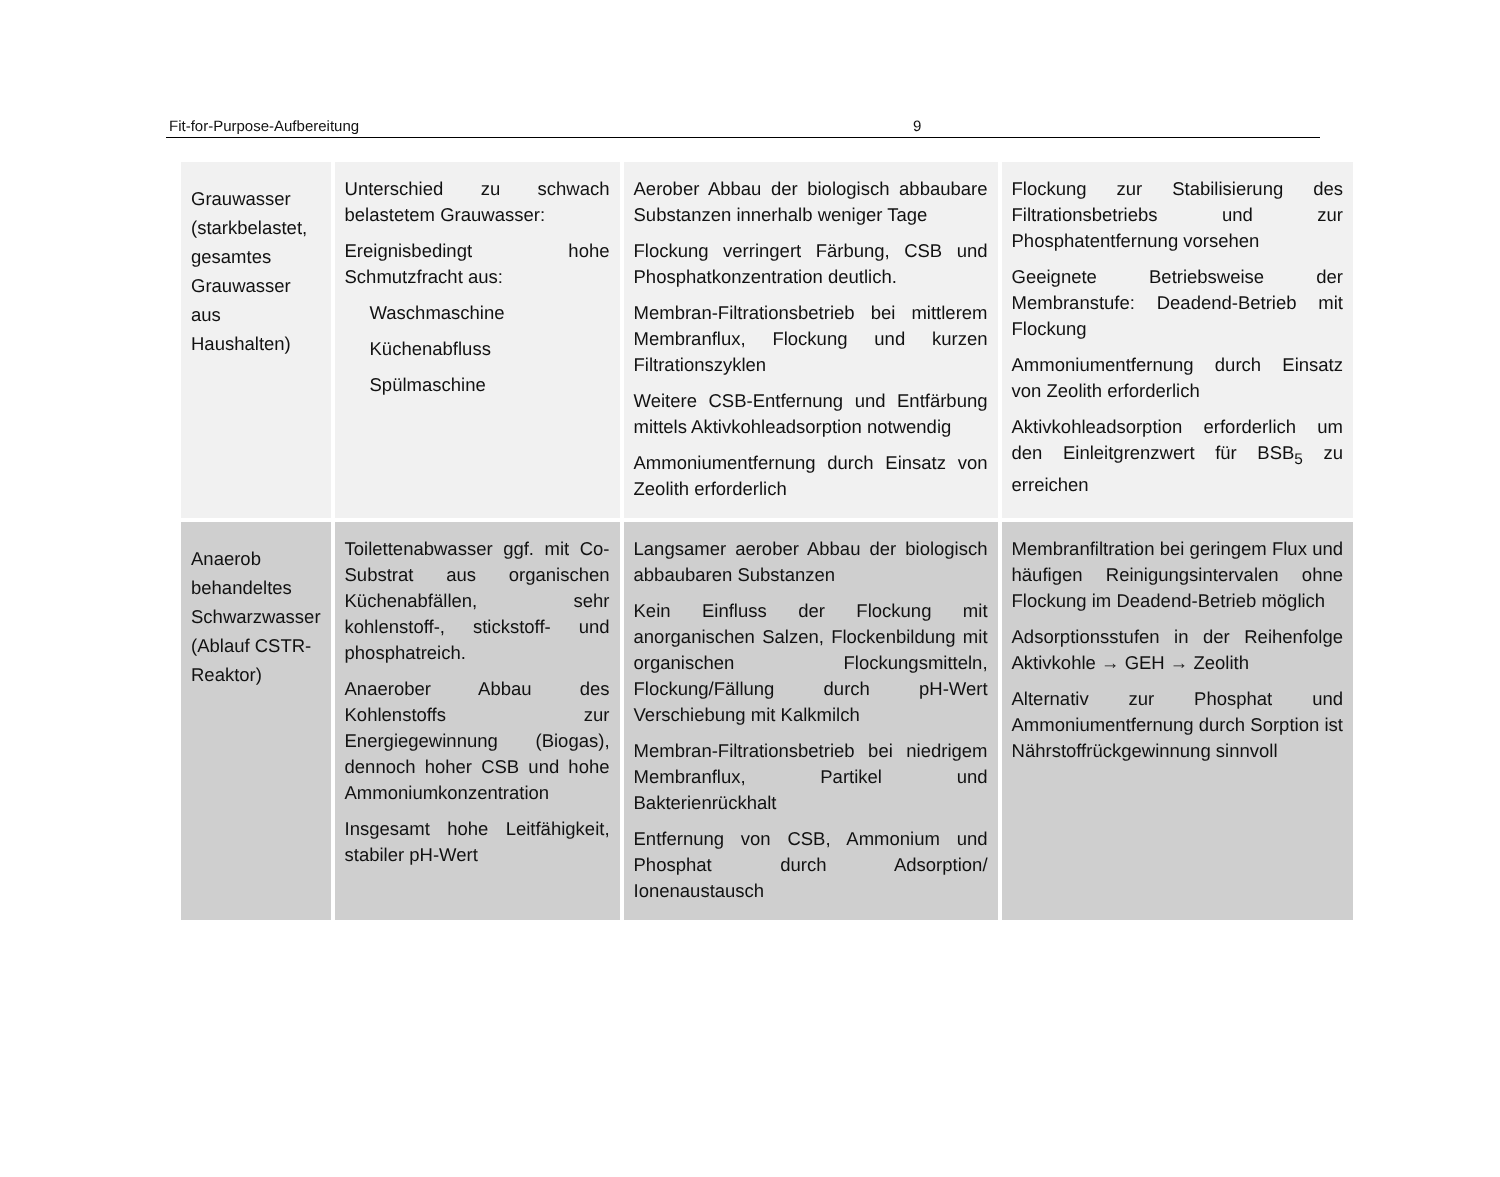Fit-for-Purpose-Aufbereitung 9
| Grauwasser (starkbelastet, gesamtes Grauwasser aus Haushalten) | Unterschied zu schwach belastetem Grauwasser: Ereignisbedingt hohe Schmutzfracht aus: Waschmaschine Küchenabfluss Spülmaschine | Aerober Abbau der biologisch abbaubare Substanzen innerhalb weniger Tage Flockung verringert Färbung, CSB und Phosphatkonzentration deutlich. Membran-Filtrationsbetrieb bei mittlerem Membranflux, Flockung und kurzen Filtrationszyklen Weitere CSB-Entfernung und Entfärbung mittels Aktivkohleadsorption notwendig Ammoniumentfernung durch Einsatz von Zeolith erforderlich | Flockung zur Stabilisierung des Filtrationsbetriebs und zur Phosphatentfernung vorsehen Geeignete Betriebsweise der Membranstufe: Deadend-Betrieb mit Flockung Ammoniumentfernung durch Einsatz von Zeolith erforderlich Aktivkohleadsorption erforderlich um den Einleitgrenzwert für BSB<sub>5</sub> zu erreichen |
| Anaerob behandeltes Schwarzwasser (Ablauf CSTR-Reaktor) | Toilettenabwasser ggf. mit Co-Substrat aus organischen Küchenabfällen, sehr kohlenstoff-, stickstoff- und phosphatreich. Anaerober Abbau des Kohlenstoffs zur Energiegewinnung (Biogas), dennoch hoher CSB und hohe Ammoniumkonzentration Insgesamt hohe Leitfähigkeit, stabiler pH-Wert | Langsamer aerober Abbau der biologisch abbaubaren Substanzen Kein Einfluss der Flockung mit anorganischen Salzen, Flockenbildung mit organischen Flockungsmitteln, Flockung/Fällung durch pH-Wert Verschiebung mit Kalkmilch Membran-Filtrationsbetrieb bei niedrigem Membranflux, Partikel und Bakterienrückhalt Entfernung von CSB, Ammonium und Phosphat durch Adsorption/ Ionenaustausch | Membranfiltration bei geringem Flux und häufigen Reinigungsintervalen ohne Flockung im Deadend-Betrieb möglich Adsorptionsstufen in der Reihenfolge Aktivkohle → GEH → Zeolith Alternativ zur Phosphat und Ammoniumentfernung durch Sorption ist Nährstoffrückgewinnung sinnvoll |